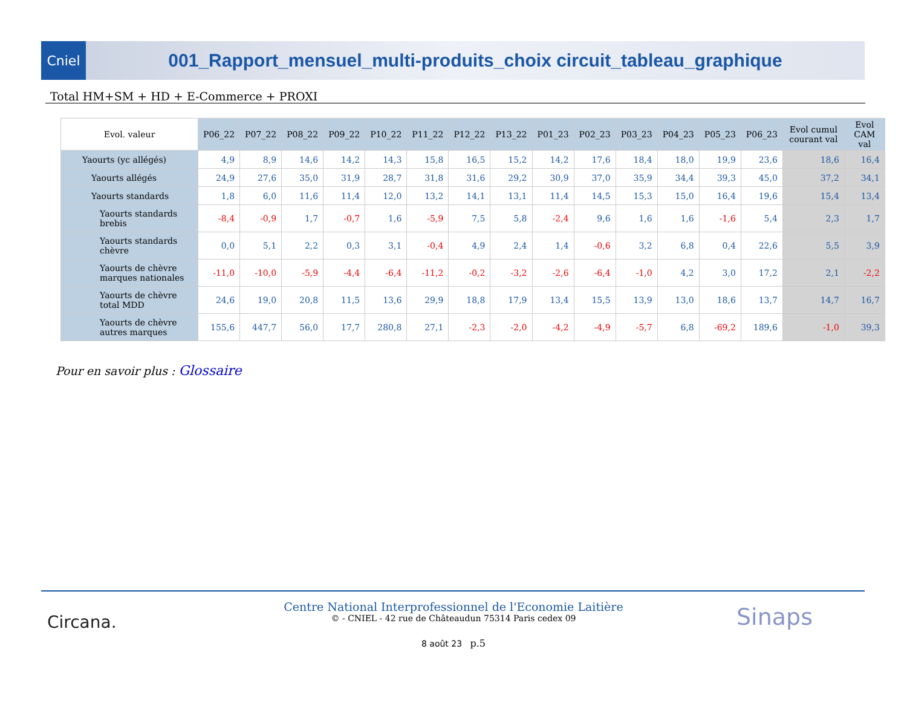Cniel
001_Rapport_mensuel_multi-produits_choix circuit_tableau_graphique
Total HM+SM + HD + E-Commerce + PROXI
| Evol. valeur | P06_22 | P07_22 | P08_22 | P09_22 | P10_22 | P11_22 | P12_22 | P13_22 | P01_23 | P02_23 | P03_23 | P04_23 | P05_23 | P06_23 | Evol cumul courant val | Evol CAM val |
| --- | --- | --- | --- | --- | --- | --- | --- | --- | --- | --- | --- | --- | --- | --- | --- | --- |
| Yaourts (yc allégés) | 4,9 | 8,9 | 14,6 | 14,2 | 14,3 | 15,8 | 16,5 | 15,2 | 14,2 | 17,6 | 18,4 | 18,0 | 19,9 | 23,6 | 18,6 | 16,4 |
| Yaourts allégés | 24,9 | 27,6 | 35,0 | 31,9 | 28,7 | 31,8 | 31,6 | 29,2 | 30,9 | 37,0 | 35,9 | 34,4 | 39,3 | 45,0 | 37,2 | 34,1 |
| Yaourts standards | 1,8 | 6,0 | 11,6 | 11,4 | 12,0 | 13,2 | 14,1 | 13,1 | 11,4 | 14,5 | 15,3 | 15,0 | 16,4 | 19,6 | 15,4 | 13,4 |
| Yaourts standards brebis | -8,4 | -0,9 | 1,7 | -0,7 | 1,6 | -5,9 | 7,5 | 5,8 | -2,4 | 9,6 | 1,6 | 1,6 | -1,6 | 5,4 | 2,3 | 1,7 |
| Yaourts standards chèvre | 0,0 | 5,1 | 2,2 | 0,3 | 3,1 | -0,4 | 4,9 | 2,4 | 1,4 | -0,6 | 3,2 | 6,8 | 0,4 | 22,6 | 5,5 | 3,9 |
| Yaourts de chèvre marques nationales | -11,0 | -10,0 | -5,9 | -4,4 | -6,4 | -11,2 | -0,2 | -3,2 | -2,6 | -6,4 | -1,0 | 4,2 | 3,0 | 17,2 | 2,1 | -2,2 |
| Yaourts de chèvre total MDD | 24,6 | 19,0 | 20,8 | 11,5 | 13,6 | 29,9 | 18,8 | 17,9 | 13,4 | 15,5 | 13,9 | 13,0 | 18,6 | 13,7 | 14,7 | 16,7 |
| Yaourts de chèvre autres marques | 155,6 | 447,7 | 56,0 | 17,7 | 280,8 | 27,1 | -2,3 | -2,0 | -4,2 | -4,9 | -5,7 | 6,8 | -69,2 | 189,6 | -1,0 | 39,3 |
Pour en savoir plus : Glossaire
Circana.
Centre National Interprofessionnel de l'Economie Laitière
© - CNIEL - 42 rue de Châteaudun 75314 Paris cedex 09
8 août 23 p.5
Sinaps